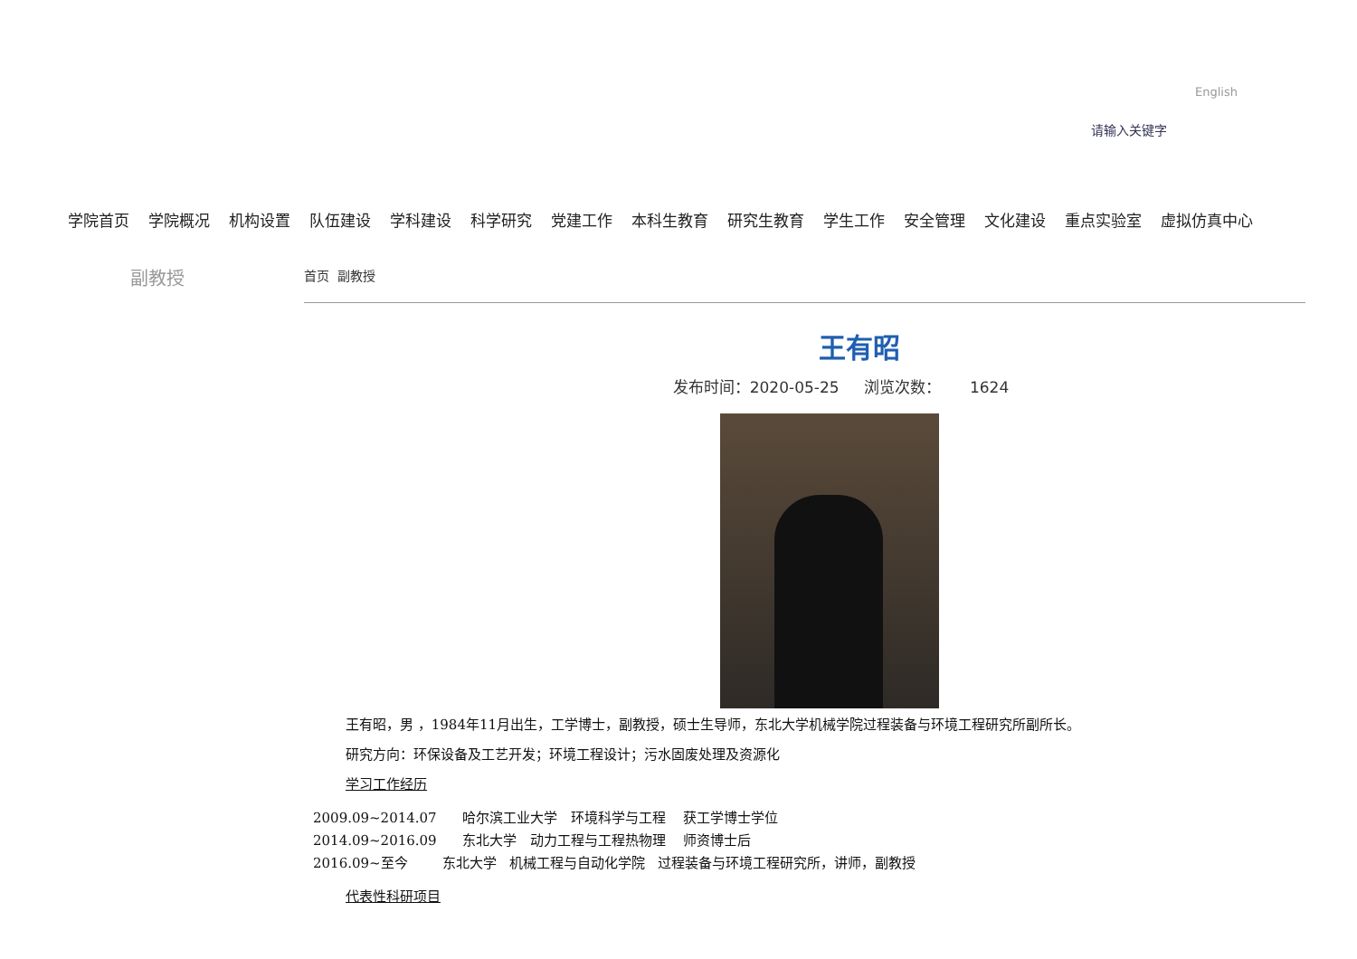English
请输入关键字
学院首页 学院概况 机构设置 队伍建设 学科建设 科学研究 党建工作 本科生教育 研究生教育 学生工作 安全管理 文化建设 重点实验室 虚拟仿真中心
副教授 首页 副教授
王有昭
发布时间：2020-05-25 浏览次数： 1624
王有昭，男 ，1984年11月出生，工学博士，副教授，硕士生导师，东北大学机械学院过程装备与环境工程研究所副所长。
研究方向：环保设备及工艺开发；环境工程设计；污水固废处理及资源化
学习工作经历
2009.09~2014.07 哈尔滨工业大学 环境科学与工程 获工学博士学位
2014.09~2016.09 东北大学 动力工程与工程热物理 师资博士后
2016.09~至今 东北大学 机械工程与自动化学院 过程装备与环境工程研究所，讲师，副教授
代表性科研项目